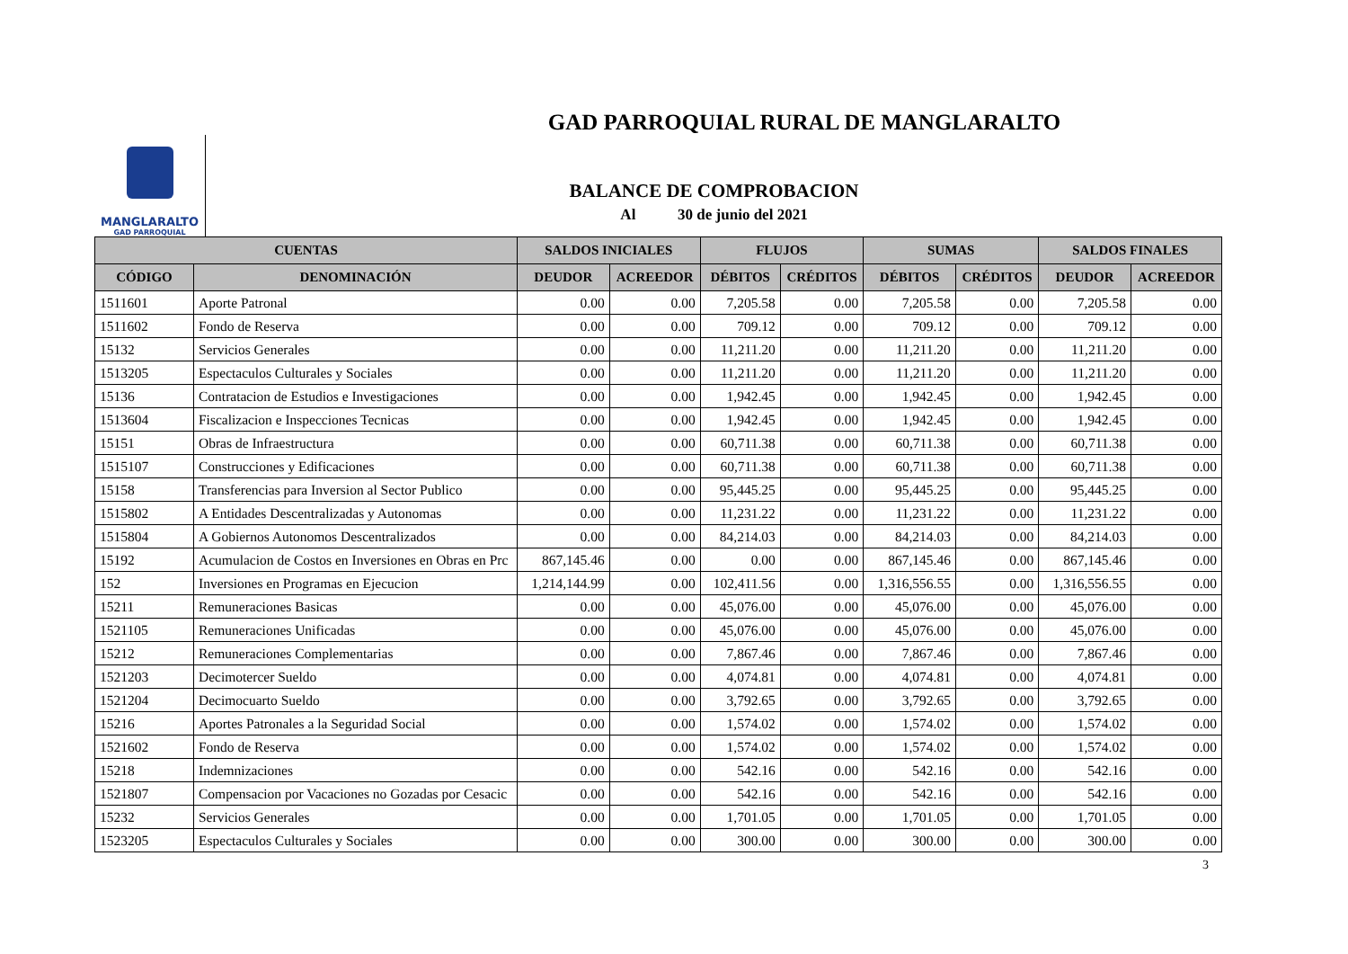GAD PARROQUIAL RURAL DE MANGLARALTO
MANGLARALTO
GAD PARROQUIAL
BALANCE DE COMPROBACION
Al 30 de junio del 2021
| CUENTAS | | SALDOS INICIALES | | FLUJOS | | SUMAS | | SALDOS FINALES | |
| --- | --- | --- | --- | --- | --- | --- | --- | --- | --- |
| CÓDIGO | DENOMINACIÓN | DEUDOR | ACREEDOR | DÉBITOS | CRÉDITOS | DÉBITOS | CRÉDITOS | DEUDOR | ACREEDOR |
| 1511601 | Aporte Patronal | 0.00 | 0.00 | 7,205.58 | 0.00 | 7,205.58 | 0.00 | 7,205.58 | 0.00 |
| 1511602 | Fondo de Reserva | 0.00 | 0.00 | 709.12 | 0.00 | 709.12 | 0.00 | 709.12 | 0.00 |
| 15132 | Servicios Generales | 0.00 | 0.00 | 11,211.20 | 0.00 | 11,211.20 | 0.00 | 11,211.20 | 0.00 |
| 1513205 | Espectaculos Culturales y Sociales | 0.00 | 0.00 | 11,211.20 | 0.00 | 11,211.20 | 0.00 | 11,211.20 | 0.00 |
| 15136 | Contratacion de Estudios e Investigaciones | 0.00 | 0.00 | 1,942.45 | 0.00 | 1,942.45 | 0.00 | 1,942.45 | 0.00 |
| 1513604 | Fiscalizacion e Inspecciones Tecnicas | 0.00 | 0.00 | 1,942.45 | 0.00 | 1,942.45 | 0.00 | 1,942.45 | 0.00 |
| 15151 | Obras de Infraestructura | 0.00 | 0.00 | 60,711.38 | 0.00 | 60,711.38 | 0.00 | 60,711.38 | 0.00 |
| 1515107 | Construcciones y Edificaciones | 0.00 | 0.00 | 60,711.38 | 0.00 | 60,711.38 | 0.00 | 60,711.38 | 0.00 |
| 15158 | Transferencias para Inversion al Sector Publico | 0.00 | 0.00 | 95,445.25 | 0.00 | 95,445.25 | 0.00 | 95,445.25 | 0.00 |
| 1515802 | A Entidades Descentralizadas y Autonomas | 0.00 | 0.00 | 11,231.22 | 0.00 | 11,231.22 | 0.00 | 11,231.22 | 0.00 |
| 1515804 | A Gobiernos Autonomos Descentralizados | 0.00 | 0.00 | 84,214.03 | 0.00 | 84,214.03 | 0.00 | 84,214.03 | 0.00 |
| 15192 | Acumulacion de Costos en Inversiones en Obras en Prc | 867,145.46 | 0.00 | 0.00 | 0.00 | 867,145.46 | 0.00 | 867,145.46 | 0.00 |
| 152 | Inversiones en Programas en Ejecucion | 1,214,144.99 | 0.00 | 102,411.56 | 0.00 | 1,316,556.55 | 0.00 | 1,316,556.55 | 0.00 |
| 15211 | Remuneraciones Basicas | 0.00 | 0.00 | 45,076.00 | 0.00 | 45,076.00 | 0.00 | 45,076.00 | 0.00 |
| 1521105 | Remuneraciones Unificadas | 0.00 | 0.00 | 45,076.00 | 0.00 | 45,076.00 | 0.00 | 45,076.00 | 0.00 |
| 15212 | Remuneraciones Complementarias | 0.00 | 0.00 | 7,867.46 | 0.00 | 7,867.46 | 0.00 | 7,867.46 | 0.00 |
| 1521203 | Decimotercer Sueldo | 0.00 | 0.00 | 4,074.81 | 0.00 | 4,074.81 | 0.00 | 4,074.81 | 0.00 |
| 1521204 | Decimocuarto Sueldo | 0.00 | 0.00 | 3,792.65 | 0.00 | 3,792.65 | 0.00 | 3,792.65 | 0.00 |
| 15216 | Aportes Patronales a la Seguridad Social | 0.00 | 0.00 | 1,574.02 | 0.00 | 1,574.02 | 0.00 | 1,574.02 | 0.00 |
| 1521602 | Fondo de Reserva | 0.00 | 0.00 | 1,574.02 | 0.00 | 1,574.02 | 0.00 | 1,574.02 | 0.00 |
| 15218 | Indemnizaciones | 0.00 | 0.00 | 542.16 | 0.00 | 542.16 | 0.00 | 542.16 | 0.00 |
| 1521807 | Compensacion por Vacaciones no Gozadas por Cesacic | 0.00 | 0.00 | 542.16 | 0.00 | 542.16 | 0.00 | 542.16 | 0.00 |
| 15232 | Servicios Generales | 0.00 | 0.00 | 1,701.05 | 0.00 | 1,701.05 | 0.00 | 1,701.05 | 0.00 |
| 1523205 | Espectaculos Culturales y Sociales | 0.00 | 0.00 | 300.00 | 0.00 | 300.00 | 0.00 | 300.00 | 0.00 |
3